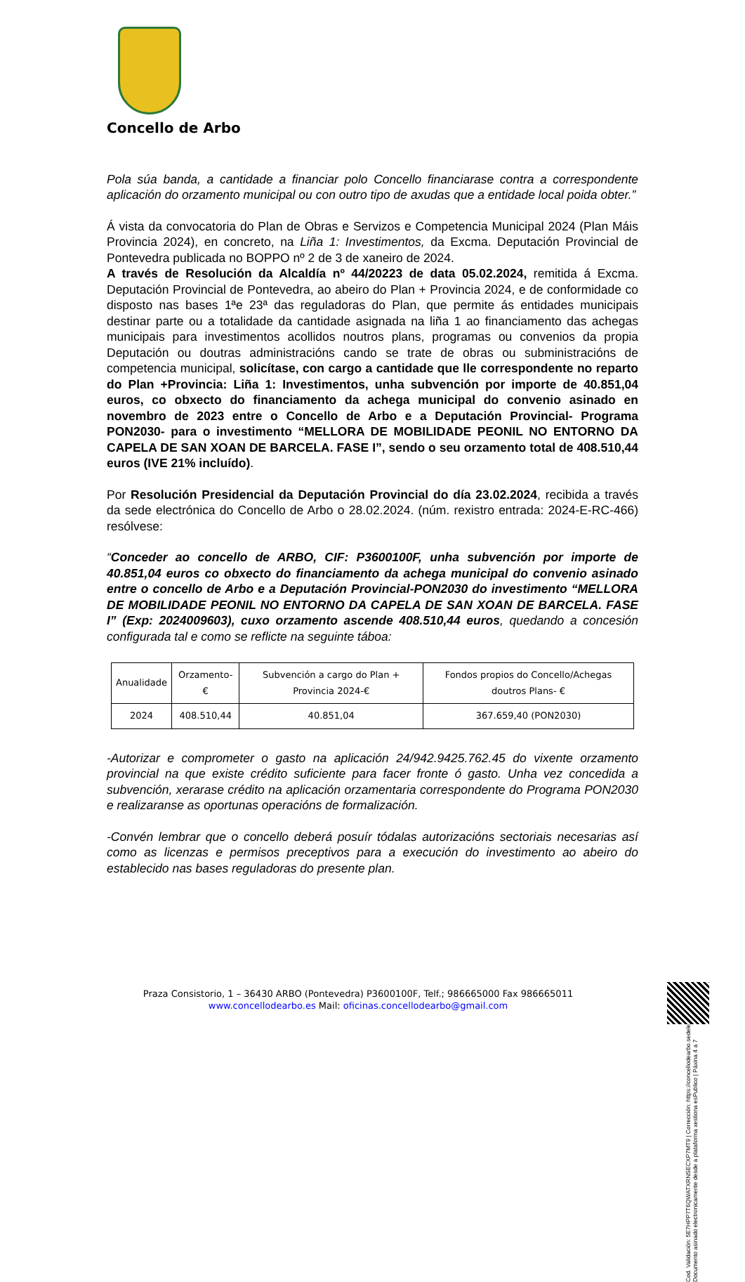Concello de Arbo
Pola súa banda, a cantidade a financiar polo Concello financiarase contra a correspondente aplicación do orzamento municipal ou con outro tipo de axudas que a entidade local poida obter.”
Á vista da convocatoria do Plan de Obras e Servizos e Competencia Municipal 2024 (Plan Máis Provincia 2024), en concreto, na Liña 1: Investimentos, da Excma. Deputación Provincial de Pontevedra publicada no BOPPO nº 2 de 3 de xaneiro de 2024.
A través de Resolución da Alcaldía nº 44/20223 de data 05.02.2024, remitida á Excma. Deputación Provincial de Pontevedra, ao abeiro do Plan + Provincia 2024, e de conformidade co disposto nas bases 1ªe 23ª das reguladoras do Plan, que permite ás entidades municipais destinar parte ou a totalidade da cantidade asignada na liña 1 ao financiamento das achegas municipais para investimentos acollidos noutros plans, programas ou convenios da propia Deputación ou doutras administracións cando se trate de obras ou subministracións de competencia municipal, solicítase, con cargo a cantidade que lle correspondente no reparto do Plan +Provincia: Liña 1: Investimentos, unha subvención por importe de 40.851,04 euros, co obxecto do financiamento da achega municipal do convenio asinado en novembro de 2023 entre o Concello de Arbo e a Deputación Provincial- Programa PON2030- para o investimento “MELLORA DE MOBILIDADE PEONIL NO ENTORNO DA CAPELA DE SAN XOAN DE BARCELA. FASE I”, sendo o seu orzamento total de 408.510,44 euros (IVE 21% incluído).
Por Resolución Presidencial da Deputación Provincial do día 23.02.2024, recibida a través da sede electrónica do Concello de Arbo o 28.02.2024. (núm. rexistro entrada: 2024-E-RC-466) resólvese:
“Conceder ao concello de ARBO, CIF: P3600100F, unha subvención por importe de 40.851,04 euros co obxecto do financiamento da achega municipal do convenio asinado entre o concello de Arbo e a Deputación Provincial-PON2030 do investimento “MELLORA DE MOBILIDADE PEONIL NO ENTORNO DA CAPELA DE SAN XOAN DE BARCELA. FASE I” (Exp: 2024009603), cuxo orzamento ascende 408.510,44 euros, quedando a concesión configurada tal e como se reflicte na seguinte táboa:
| Anualidade | Orzamento-€ | Subvención a cargo do Plan + Provincia 2024-€ | Fondos propios do Concello/Achegas doutros Plans- € |
| --- | --- | --- | --- |
| 2024 | 408.510,44 | 40.851,04 | 367.659,40 (PON2030) |
-Autorizar e comprometer o gasto na aplicación 24/942.9425.762.45 do vixente orzamento provincial na que existe crédito suficiente para facer fronte ó gasto. Unha vez concedida a subvención, xerarase crédito na aplicación orzamentaria correspondente do Programa PON2030 e realizaranse as oportunas operacións de formalización.
-Convén lembrar que o concello deberá posuír tódalas autorizacións sectoriais necesarias así como as licenzas e permisos preceptivos para a execución do investimento ao abeiro do establecido nas bases reguladoras do presente plan.
Praza Consistorio, 1 – 36430 ARBO (Pontevedra) P3600100F, Telf.; 986665000 Fax 986665011
www.concellodearbo.es Mail: oficinas.concellodearbo@gmail.com
Cod. Validación: 5E7HPP7T6QWATXRNSECXP7MT9 | Corrección: https://concellodearbo.sedelectronica.gal/ | Documento asinado electronicamente desde a plataforma xestiona esPublico | Páxina 4 a 7